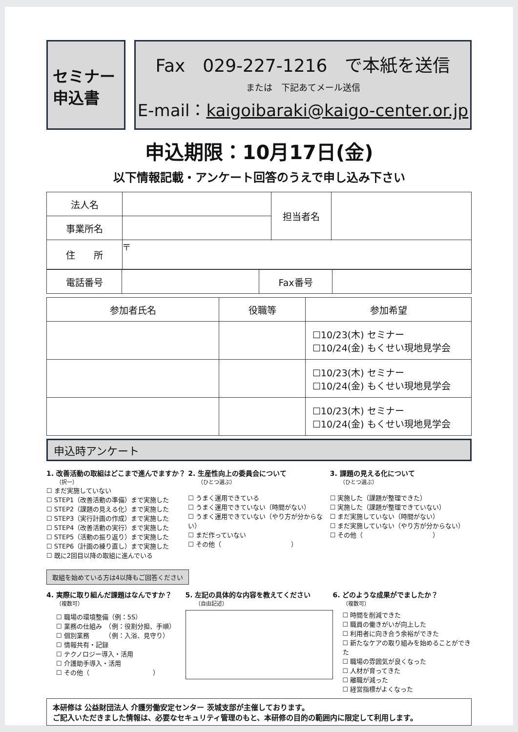セミナー
申込書
Fax　029-227-1216　で本紙を送信
または　下記あてメール送信
E-mail：kaigoibaraki@kaigo-center.or.jp
申込期限：10月17日(金)
以下情報記載・アンケート回答のうえで申し込み下さい
| 法人名 | | 担当者名 | |
| 事業所名 | | | |
| 住 所 | 〒 | | |
| 電話番号 | | Fax番号 | |
| 参加者氏名 | 役職等 | 参加希望 |
| --- | --- | --- |
| | | ☐10/23(木) セミナー ☐10/24(金) もくせい現地見学会 |
| | | ☐10/23(木) セミナー ☐10/24(金) もくせい現地見学会 |
| | | ☐10/23(木) セミナー ☐10/24(金) もくせい現地見学会 |
申込時アンケート
1. 改善活動の取組はどこまで進んでますか？
（択一）
☐ まだ実施していない
☐ STEP1（改善活動の準備）まで実施した
☐ STEP2（課題の見える化）まで実施した
☐ STEP3（実行計画の作成）まで実施した
☐ STEP4（改善活動の実行）まで実施した
☐ STEP5（活動の振り返り）まで実施した
☐ STEP6（計画の練り直し）まで実施した
☐ 既に2回目以降の取組に進んでいる
2. 生産性向上の委員会について
（ひとつ選ぶ）
☐ うまく運用できている
☐ うまく運用できていない（時間がない）
☐ うまく運用できていない（やり方が分からない）
☐ まだ作っていない
☐ その他（　　　　　　　　　　　）
3. 課題の見える化について
（ひとつ選ぶ）
☐ 実施した（課題が整理できた）
☐ 実施した（課題が整理できていない）
☐ まだ実施していない（時間がない）
☐ まだ実施していない（やり方が分からない）
☐ その他（　　　　　　　　　　　）
取組を始めている方は4以降もご回答ください
4. 実際に取り組んだ課題はなんですか？
（複数可）
☐ 職場の環境整備（例：5S）
☐ 業務の仕組み　（例：役割分担、手順）
☐ 個別業務　　　（例：入浴、見守り）
☐ 情報共有・記録
☐ テクノロジー導入・活用
☐ 介護助手導入・活用
☐ その他（　　　　　　　　　　）
5. 左記の具体的な内容を教えてください
（自由記述）
6. どのような成果がでましたか？
（複数可）
☐ 時間を削減できた
☐ 職員の働きがいが向上した
☐ 利用者に向き合う余裕ができた
☐ 新たなケアの取り組みを始めることができた
☐ 職場の雰囲気が良くなった
☐ 人材が育ってきた
☐ 離職が減った
☐ 経営指標がよくなった
本研修は 公益財団法人 介護労働安定センター 茨城支部が主催しております。
ご記入いただきました情報は、必要なセキュリティ管理のもと、本研修の目的の範囲内に限定して利用します。